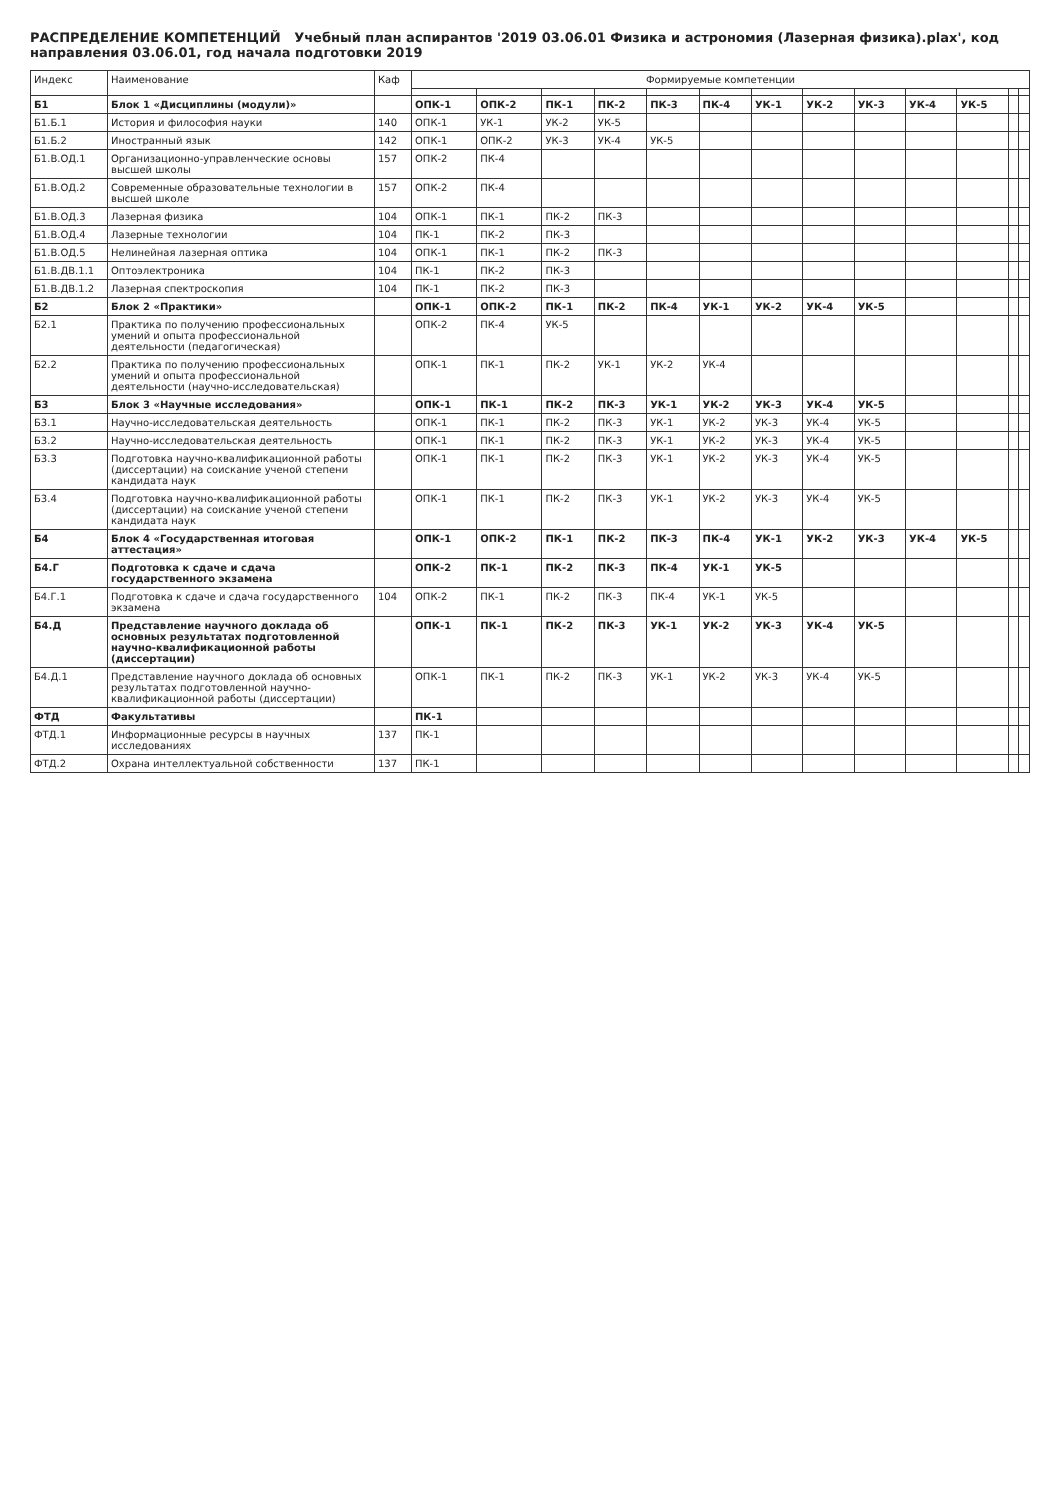РАСПРЕДЕЛЕНИЕ КОМПЕТЕНЦИЙ Учебный план аспирантов '2019 03.06.01 Физика и астрономия (Лазерная физика).plax', код направления 03.06.01, год начала подготовки 2019
| Индекс | Наименование | Каф | Формируемые компетенции | | | | | | | | | | | | |
| --- | --- | --- | --- | --- | --- | --- | --- | --- | --- | --- | --- | --- | --- | --- | --- |
| Б1 | Блок 1 «Дисциплины (модули)» | | ОПК-1 | ОПК-2 | ПК-1 | ПК-2 | ПК-3 | ПК-4 | УК-1 | УК-2 | УК-3 | УК-4 | УК-5 | | |
| Б1.Б.1 | История и философия науки | 140 | ОПК-1 | УК-1 | УК-2 | УК-5 | | | | | | | | | |
| Б1.Б.2 | Иностранный язык | 142 | ОПК-1 | ОПК-2 | УК-3 | УК-4 | УК-5 | | | | | | | | |
| Б1.В.ОД.1 | Организационно-управленческие основы высшей школы | 157 | ОПК-2 | ПК-4 | | | | | | | | | | | |
| Б1.В.ОД.2 | Современные образовательные технологии в высшей школе | 157 | ОПК-2 | ПК-4 | | | | | | | | | | | |
| Б1.В.ОД.3 | Лазерная физика | 104 | ОПК-1 | ПК-1 | ПК-2 | ПК-3 | | | | | | | | | |
| Б1.В.ОД.4 | Лазерные технологии | 104 | ПК-1 | ПК-2 | ПК-3 | | | | | | | | | | |
| Б1.В.ОД.5 | Нелинейная лазерная оптика | 104 | ОПК-1 | ПК-1 | ПК-2 | ПК-3 | | | | | | | | | |
| Б1.В.ДВ.1.1 | Оптоэлектроника | 104 | ПК-1 | ПК-2 | ПК-3 | | | | | | | | | | |
| Б1.В.ДВ.1.2 | Лазерная спектроскопия | 104 | ПК-1 | ПК-2 | ПК-3 | | | | | | | | | | |
| Б2 | Блок 2 «Практики» | | ОПК-1 | ОПК-2 | ПК-1 | ПК-2 | ПК-4 | УК-1 | УК-2 | УК-4 | УК-5 | | | | |
| Б2.1 | Практика по получению профессиональных умений и опыта профессиональной деятельности (педагогическая) | | ОПК-2 | ПК-4 | УК-5 | | | | | | | | | | |
| Б2.2 | Практика по получению профессиональных умений и опыта профессиональной деятельности (научно-исследовательская) | | ОПК-1 | ПК-1 | ПК-2 | УК-1 | УК-2 | УК-4 | | | | | | | |
| Б3 | Блок 3 «Научные исследования» | | ОПК-1 | ПК-1 | ПК-2 | ПК-3 | УК-1 | УК-2 | УК-3 | УК-4 | УК-5 | | | | |
| Б3.1 | Научно-исследовательская деятельность | | ОПК-1 | ПК-1 | ПК-2 | ПК-3 | УК-1 | УК-2 | УК-3 | УК-4 | УК-5 | | | | |
| Б3.2 | Научно-исследовательская деятельность | | ОПК-1 | ПК-1 | ПК-2 | ПК-3 | УК-1 | УК-2 | УК-3 | УК-4 | УК-5 | | | | |
| Б3.3 | Подготовка научно-квалификационной работы (диссертации) на соискание ученой степени кандидата наук | | ОПК-1 | ПК-1 | ПК-2 | ПК-3 | УК-1 | УК-2 | УК-3 | УК-4 | УК-5 | | | | |
| Б3.4 | Подготовка научно-квалификационной работы (диссертации) на соискание ученой степени кандидата наук | | ОПК-1 | ПК-1 | ПК-2 | ПК-3 | УК-1 | УК-2 | УК-3 | УК-4 | УК-5 | | | | |
| Б4 | Блок 4 «Государственная итоговая аттестация» | | ОПК-1 | ОПК-2 | ПК-1 | ПК-2 | ПК-3 | ПК-4 | УК-1 | УК-2 | УК-3 | УК-4 | УК-5 | | |
| Б4.Г | Подготовка к сдаче и сдача государственного экзамена | | ОПК-2 | ПК-1 | ПК-2 | ПК-3 | ПК-4 | УК-1 | УК-5 | | | | | | |
| Б4.Г.1 | Подготовка к сдаче и сдача государственного экзамена | 104 | ОПК-2 | ПК-1 | ПК-2 | ПК-3 | ПК-4 | УК-1 | УК-5 | | | | | | |
| Б4.Д | Представление научного доклада об основных результатах подготовленной научно-квалификационной работы (диссертации) | | ОПК-1 | ПК-1 | ПК-2 | ПК-3 | УК-1 | УК-2 | УК-3 | УК-4 | УК-5 | | | | |
| Б4.Д.1 | Представление научного доклада об основных результатах подготовленной научно-квалификационной работы (диссертации) | | ОПК-1 | ПК-1 | ПК-2 | ПК-3 | УК-1 | УК-2 | УК-3 | УК-4 | УК-5 | | | | |
| ФТД | Факультативы | | ПК-1 | | | | | | | | | | | | |
| ФТД.1 | Информационные ресурсы в научных исследованиях | 137 | ПК-1 | | | | | | | | | | | | |
| ФТД.2 | Охрана интеллектуальной собственности | 137 | ПК-1 | | | | | | | | | | | | |